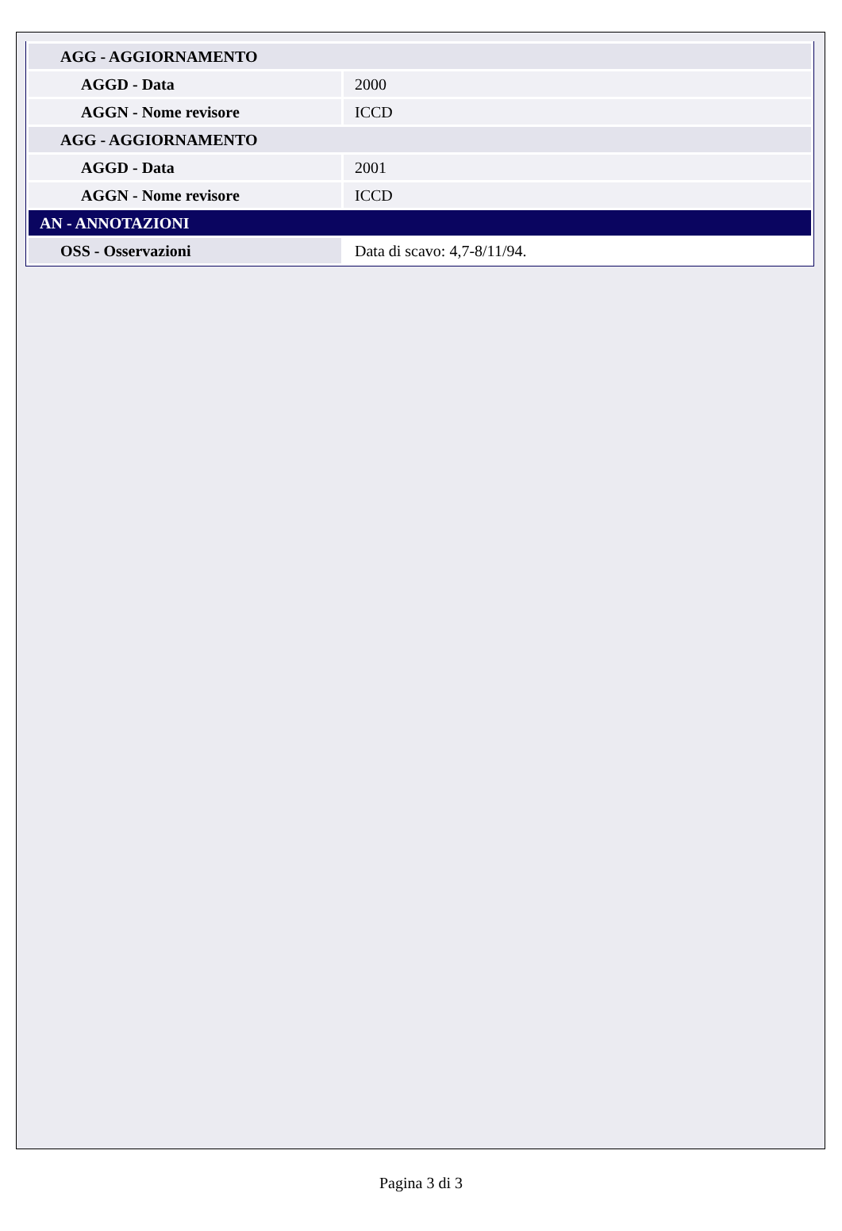| AGG - AGGIORNAMENTO | |
| AGGD - Data | 2000 |
| AGGN - Nome revisore | ICCD |
| AGG - AGGIORNAMENTO | |
| AGGD - Data | 2001 |
| AGGN - Nome revisore | ICCD |
| AN - ANNOTAZIONI | |
| OSS - Osservazioni | Data di scavo: 4,7-8/11/94. |
Pagina 3 di 3